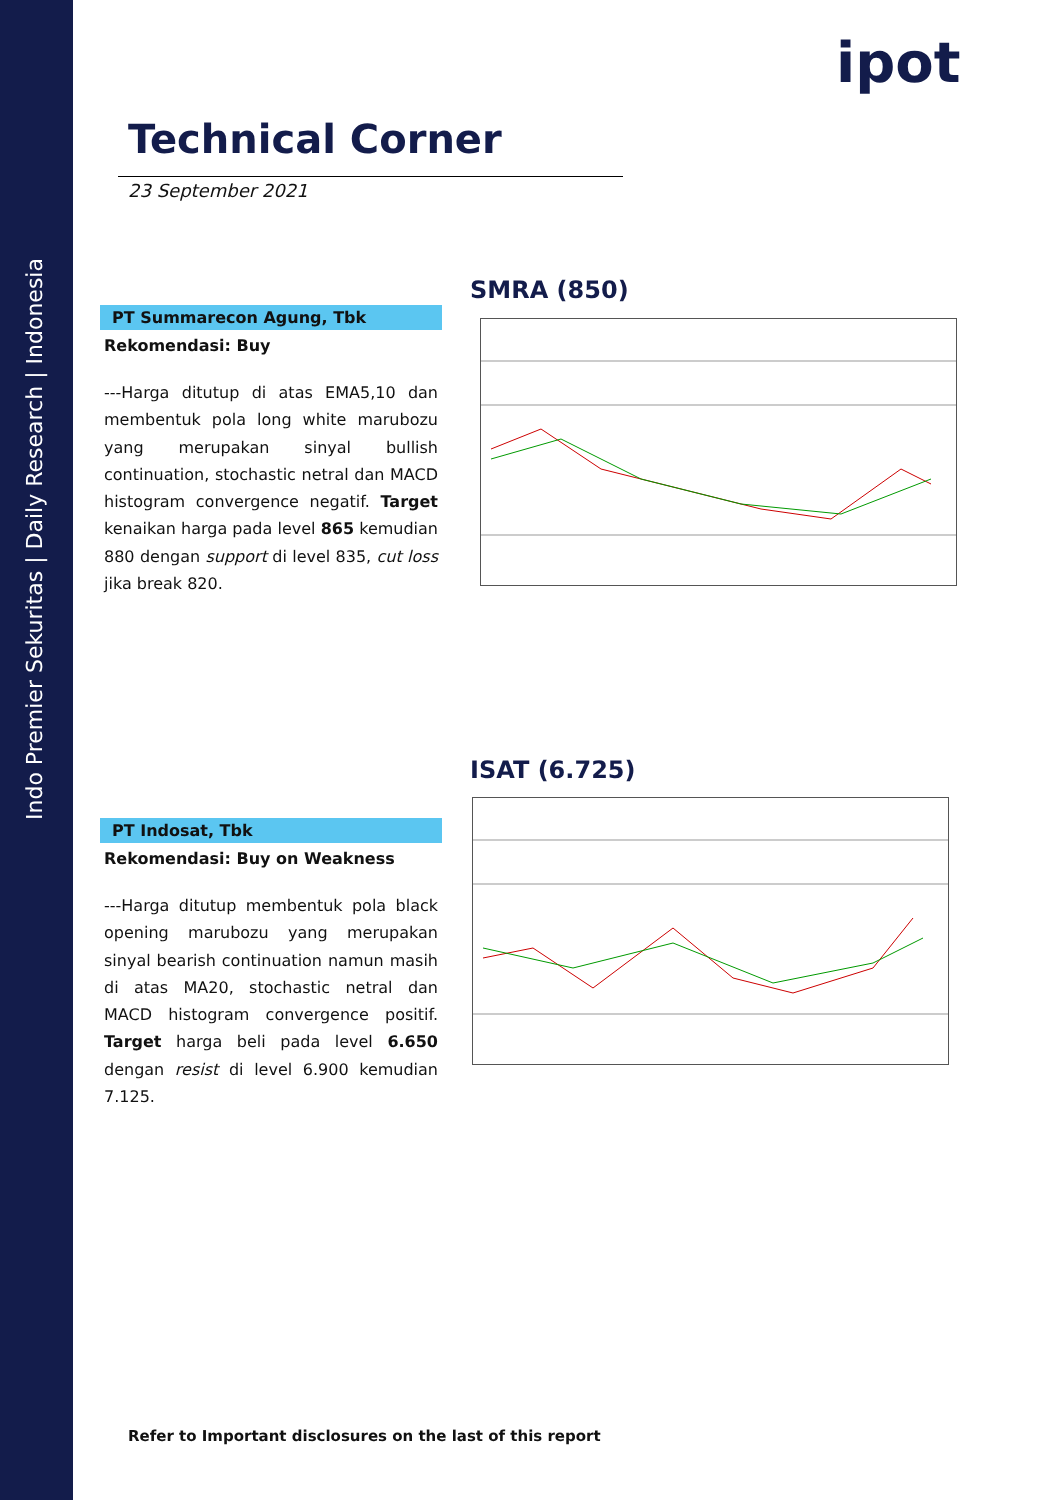Indo Premier Sekuritas | Daily Research | Indonesia
ipot
Technical Corner
23 September 2021
PT Summarecon Agung, Tbk
Rekomendasi: Buy
---Harga ditutup di atas EMA5,10 dan membentuk pola long white marubozu yang merupakan sinyal bullish continuation, stochastic netral dan MACD histogram convergence negatif. Target kenaikan harga pada level 865 kemudian 880 dengan support di level 835, cut loss jika break 820.
SMRA (850)
PT Indosat, Tbk
Rekomendasi: Buy on Weakness
---Harga ditutup membentuk pola black opening marubozu yang merupakan sinyal bearish continuation namun masih di atas MA20, stochastic netral dan MACD histogram convergence positif. Target harga beli pada level 6.650 dengan resist di level 6.900 kemudian 7.125.
ISAT (6.725)
Refer to Important disclosures on the last of this report